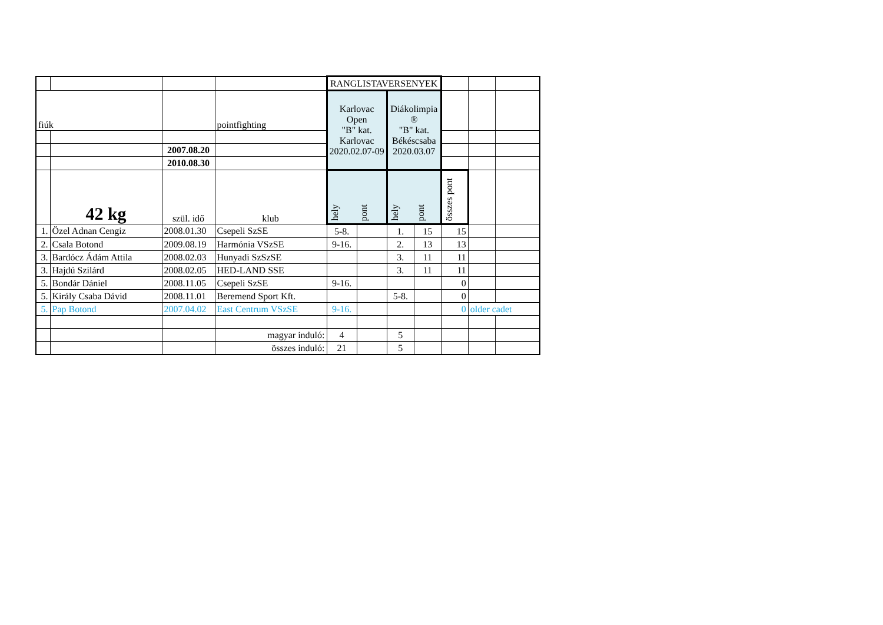| | | | | RANGLISTAVERSENYEK | | | | | | |
| fiúk | | | pointfighting | Karlovac Open "B" kat. Karlovac 2020.02.07-09 | | Diákolimpia ® "B" kat. Békéscsaba 2020.03.07 | | | | |
| | | 2007.08.20 | | | | | | | | |
| | | 2010.08.30 | | | | | | | | |
| | 42 kg | szül. idő | klub | hely | pont | hely | pont | összes pont | | |
| 1. | Özel Adnan Cengiz | 2008.01.30 | Csepeli SzSE | 5-8. | | 1. | 15 | 15 | | |
| 2. | Csala Botond | 2009.08.19 | Harmónia VSzSE | 9-16. | | 2. | 13 | 13 | | |
| 3. | Bardócz Ádám Attila | 2008.02.03 | Hunyadi SzSzSE | | | 3. | 11 | 11 | | |
| 3. | Hajdú Szilárd | 2008.02.05 | HED-LAND SSE | | | 3. | 11 | 11 | | |
| 5. | Bondár Dániel | 2008.11.05 | Csepeli SzSE | 9-16. | | | | 0 | | |
| 5. | Király Csaba Dávid | 2008.11.01 | Beremend Sport Kft. | | | 5-8. | | 0 | | |
| 5. | Pap Botond | 2007.04.02 | East Centrum VSzSE | 9-16. | | | | 0 | older cadet | |
| | | | magyar induló: | 4 | | 5 | | | | |
| | | | összes induló: | 21 | | 5 | | | | |